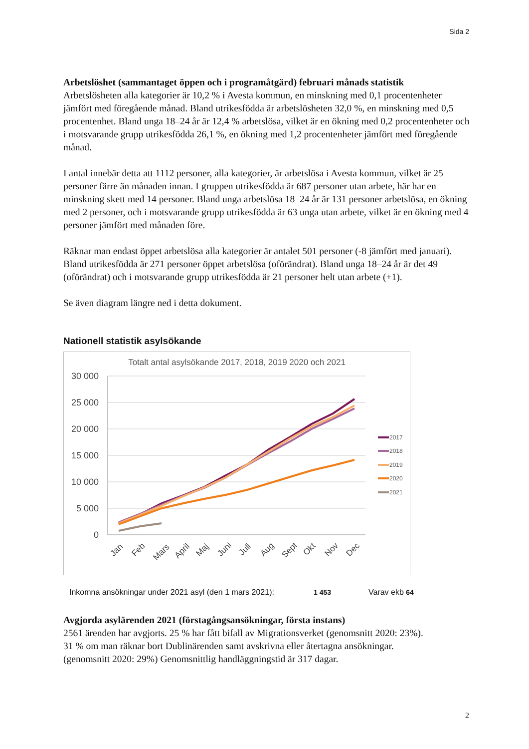Sida 2
Arbetslöshet (sammantaget öppen och i programåtgärd) februari månads statistik
Arbetslösheten alla kategorier är 10,2 % i Avesta kommun, en minskning med 0,1 procentenheter jämfört med föregående månad. Bland utrikesfödda är arbetslösheten 32,0 %, en minskning med 0,5 procentenhet. Bland unga 18–24 år är 12,4 % arbetslösa, vilket är en ökning med 0,2 procentenheter och i motsvarande grupp utrikesfödda 26,1 %, en ökning med 1,2 procentenheter jämfört med föregående månad.
I antal innebär detta att 1112 personer, alla kategorier, är arbetslösa i Avesta kommun, vilket är 25 personer färre än månaden innan. I gruppen utrikesfödda är 687 personer utan arbete, här har en minskning skett med 14 personer. Bland unga arbetslösa 18–24 år är 131 personer arbetslösa, en ökning med 2 personer, och i motsvarande grupp utrikesfödda är 63 unga utan arbete, vilket är en ökning med 4 personer jämfört med månaden före.
Räknar man endast öppet arbetslösa alla kategorier är antalet 501 personer (-8 jämfört med januari). Bland utrikesfödda är 271 personer öppet arbetslösa (oförändrat). Bland unga 18–24 år är det 49 (oförändrat) och i motsvarande grupp utrikesfödda är 21 personer helt utan arbete (+1).
Se även diagram längre ned i detta dokument.
Nationell statistik asylsökande
Totalt antal asylsökande 2017, 2018, 2019 2020 och 2021
30 000
25 000
20 000
15 000
10 000
5 000
0
Jan
Feb
Mars
April
Maj
Juni
Juli
Aug
Sept
Okt
Nov
Dec
2017
2018
2019
2020
2021
Inkomna ansökningar under 2021 asyl (den 1 mars 2021): 1 453 Varav ekb 64
Avgjorda asylärenden 2021 (förstagångsansökningar, första instans)
2561 ärenden har avgjorts. 25 % har fått bifall av Migrationsverket (genomsnitt 2020: 23%).
31 % om man räknar bort Dublinärenden samt avskrivna eller återtagna ansökningar.
(genomsnitt 2020: 29%) Genomsnittlig handläggningstid är 317 dagar.
2